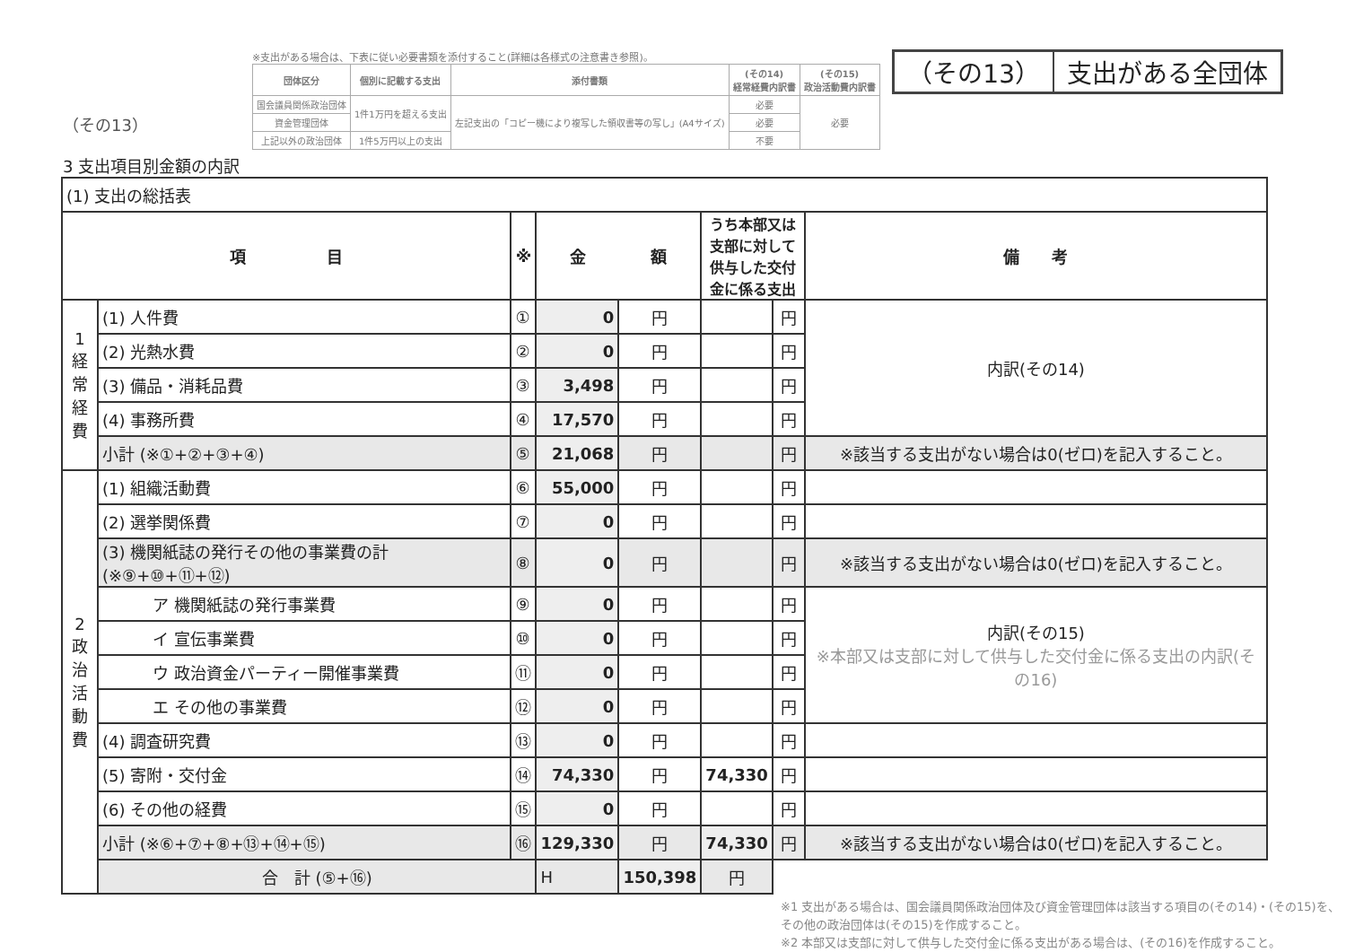（その13）
3 支出項目別金額の内訳
※支出がある場合は、下表に従い必要書類を添付すること(詳細は各様式の注意書き参照)。
| 団体区分 | 個別に記載する支出 | 添付書類 | (その14) 経常経費内訳書 | (その15) 政治活動費内訳書 |
| --- | --- | --- | --- | --- |
| 国会議員関係政治団体 | 1件1万円を超える支出 | 左記支出の「コピー機により複写した領収書等の写し」(A4サイズ) | 必要 | 必要 |
| 資金管理団体 | | | 必要 | |
| 上記以外の政治団体 | 1件5万円以上の支出 | | 不要 | |
（その13） 支出がある全団体
| (1) 支出の総括表 | | | | | | | |
| 項 目 | | ※ | 金 額 | | うち本部又は支部に対して 供与した交付金に係る支出 | | 備 考 |
| 1 経常経費 | (1) 人件費 | ① | 0 | 円 | | 円 | 内訳(その14) |
| | (2) 光熱水費 | ② | 0 | 円 | | 円 | |
| | (3) 備品・消耗品費 | ③ | 3,498 | 円 | | 円 | |
| | (4) 事務所費 | ④ | 17,570 | 円 | | 円 | |
| | 小計 (※①+②+③+④) | ⑤ | 21,068 | 円 | | 円 | ※該当する支出がない場合は0(ゼロ)を記入すること。 |
| 2 政治活動費 | (1) 組織活動費 | ⑥ | 55,000 | 円 | | 円 | |
| | (2) 選挙関係費 | ⑦ | 0 | 円 | | 円 | |
| | (3) 機関紙誌の発行その他の事業費の計 (※⑨+⑩+⑪+⑫) | ⑧ | 0 | 円 | | 円 | ※該当する支出がない場合は0(ゼロ)を記入すること。 |
| | ア 機関紙誌の発行事業費 | ⑨ | 0 | 円 | | 円 | 内訳(その15) ※本部又は支部に対して供与した交付金に係る支出の内訳(その16) |
| | イ 宣伝事業費 | ⑩ | 0 | 円 | | 円 | |
| | ウ 政治資金パーティー開催事業費 | ⑪ | 0 | 円 | | 円 | |
| | エ その他の事業費 | ⑫ | 0 | 円 | | 円 | |
| | (4) 調査研究費 | ⑬ | 0 | 円 | | 円 | |
| | (5) 寄附・交付金 | ⑭ | 74,330 | 円 | 74,330 | 円 | |
| | (6) その他の経費 | ⑮ | 0 | 円 | | 円 | |
| | 小計 (※⑥+⑦+⑧+⑬+⑭+⑮) | ⑯ | 129,330 | 円 | 74,330 | 円 | ※該当する支出がない場合は0(ゼロ)を記入すること。 |
| | 合 計 (⑤+⑯) | | H | 150,398 | 円 | | |
※1 支出がある場合は、国会議員関係政治団体及び資金管理団体は該当する項目の(その14)・(その15)を、その他の政治団体は(その15)を作成すること。
※2 本部又は支部に対して供与した交付金に係る支出がある場合は、(その16)を作成すること。